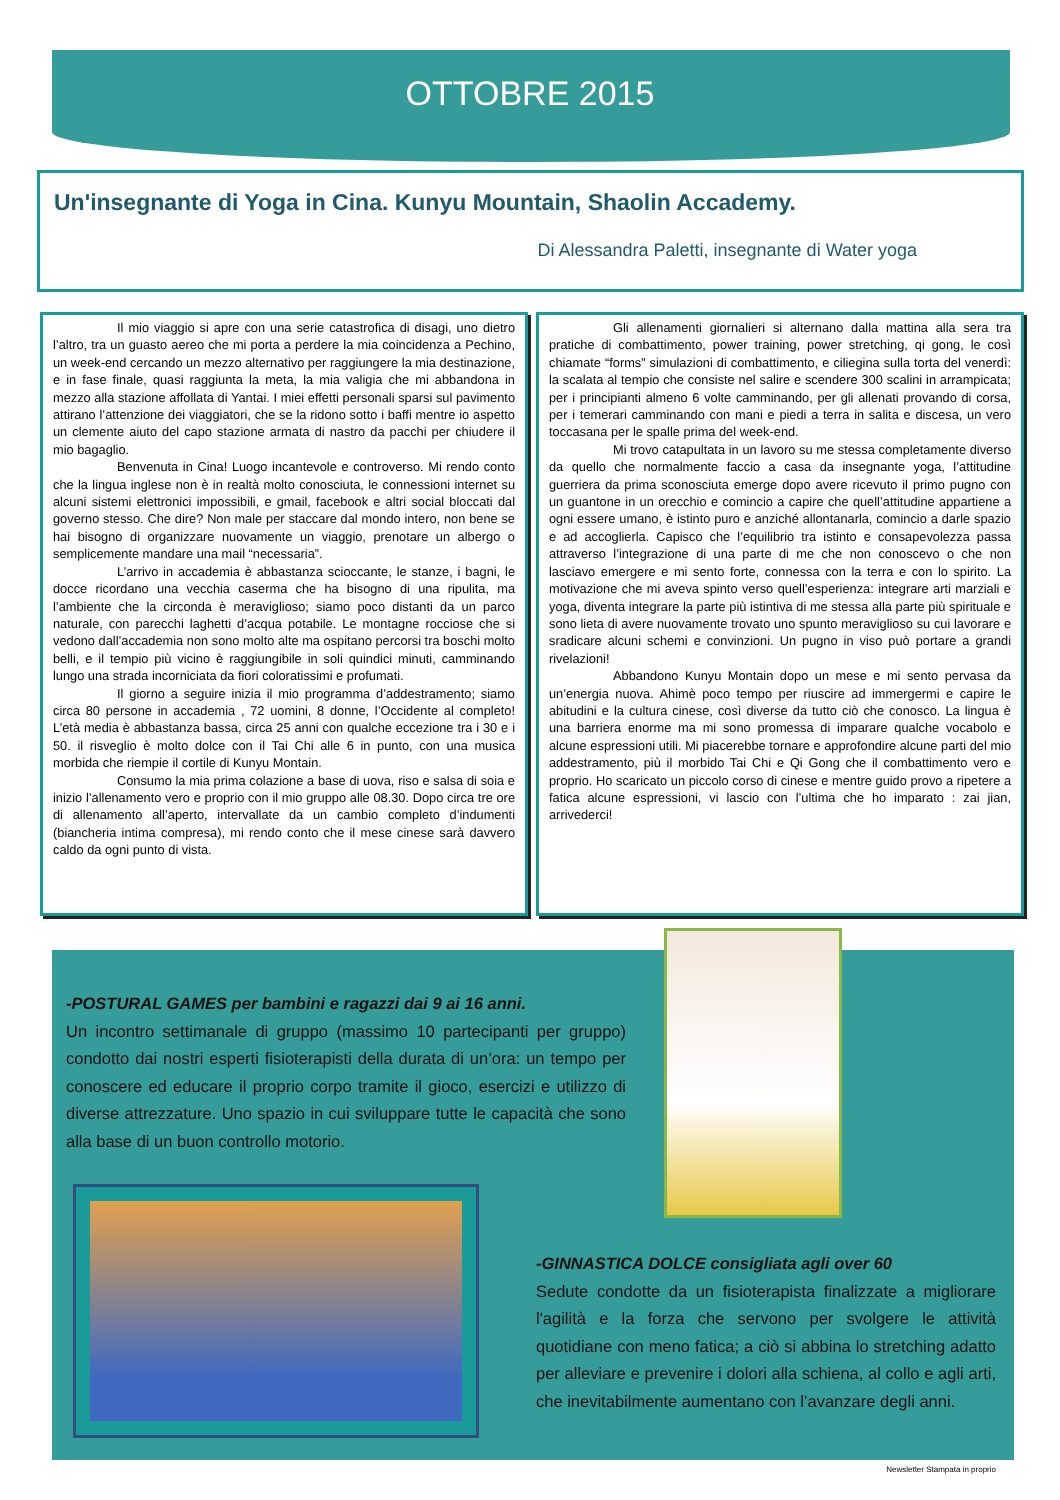OTTOBRE 2015
Un'insegnante di Yoga in Cina. Kunyu Mountain, Shaolin Accademy.
Di Alessandra Paletti, insegnante di Water yoga
Il mio viaggio si apre con una serie catastrofica di disagi, uno dietro l’altro, tra un guasto aereo che mi porta a perdere la mia coincidenza a Pechino, un week-end cercando un mezzo alternativo per raggiungere la mia destinazione, e in fase finale, quasi raggiunta la meta, la mia valigia che mi abbandona in mezzo alla stazione affollata di Yantai. I miei effetti personali sparsi sul pavimento attirano l’attenzione dei viaggiatori, che se la ridono sotto i baffi mentre io aspetto un clemente aiuto del capo stazione armata di nastro da pacchi per chiudere il mio bagaglio.
Benvenuta in Cina! Luogo incantevole e controverso. Mi rendo conto che la lingua inglese non è in realtà molto conosciuta, le connessioni internet su alcuni sistemi elettronici impossibili, e gmail, facebook e altri social bloccati dal governo stesso. Che dire? Non male per staccare dal mondo intero, non bene se hai bisogno di organizzare nuovamente un viaggio, prenotare un albergo o semplicemente mandare una mail “necessaria”.
L’arrivo in accademia è abbastanza scioccante, le stanze, i bagni, le docce ricordano una vecchia caserma che ha bisogno di una ripulita, ma l’ambiente che la circonda è meraviglioso; siamo poco distanti da un parco naturale, con parecchi laghetti d’acqua potabile. Le montagne rocciose che si vedono dall’accademia non sono molto alte ma ospitano percorsi tra boschi molto belli, e il tempio più vicino è raggiungibile in soli quindici minuti, camminando lungo una strada incorniciata da fiori coloratissimi e profumati.
Il giorno a seguire inizia il mio programma d’addestramento; siamo circa 80 persone in accademia , 72 uomini, 8 donne, l’Occidente al completo! L’età media è abbastanza bassa, circa 25 anni con qualche eccezione tra i 30 e i 50. il risveglio è molto dolce con il Tai Chi alle 6 in punto, con una musica morbida che riempie il cortile di Kunyu Montain.
Consumo la mia prima colazione a base di uova, riso e salsa di soia e inizio l’allenamento vero e proprio con il mio gruppo alle 08.30. Dopo circa tre ore di allenamento all’aperto, intervallate da un cambio completo d’indumenti (biancheria intima compresa), mi rendo conto che il mese cinese sarà davvero caldo da ogni punto di vista.
Gli allenamenti giornalieri si alternano dalla mattina alla sera tra pratiche di combattimento, power training, power stretching, qi gong, le così chiamate “forms” simulazioni di combattimento, e ciliegina sulla torta del venerdì: la scalata al tempio che consiste nel salire e scendere 300 scalini in arrampicata; per i principianti almeno 6 volte camminando, per gli allenati provando di corsa, per i temerari camminando con mani e piedi a terra in salita e discesa, un vero toccasana per le spalle prima del week-end.
Mi trovo catapultata in un lavoro su me stessa completamente diverso da quello che normalmente faccio a casa da insegnante yoga, l’attitudine guerriera da prima sconosciuta emerge dopo avere ricevuto il primo pugno con un guantone in un orecchio e comincio a capire che quell’attitudine appartiene a ogni essere umano, è istinto puro e anziché allontanarla, comincio a darle spazio e ad accoglierla. Capisco che l’equilibrio tra istinto e consapevolezza passa attraverso l’integrazione di una parte di me che non conoscevo o che non lasciavo emergere e mi sento forte, connessa con la terra e con lo spirito. La motivazione che mi aveva spinto verso quell’esperienza: integrare arti marziali e yoga, diventa integrare la parte più istintiva di me stessa alla parte più spirituale e sono lieta di avere nuovamente trovato uno spunto meraviglioso su cui lavorare e sradicare alcuni schemi e convinzioni. Un pugno in viso può portare a grandi rivelazioni!
Abbandono Kunyu Montain dopo un mese e mi sento pervasa da un’energia nuova. Ahimè poco tempo per riuscire ad immergermi e capire le abitudini e la cultura cinese, così diverse da tutto ciò che conosco. La lingua è una barriera enorme ma mi sono promessa di imparare qualche vocabolo e alcune espressioni utili. Mi piacerebbe tornare e approfondire alcune parti del mio addestramento, più il morbido Tai Chi e Qi Gong che il combattimento vero e proprio. Ho scaricato un piccolo corso di cinese e mentre guido provo a ripetere a fatica alcune espressioni, vi lascio con l’ultima che ho imparato : zai jian, arrivederci!
-POSTURAL GAMES per bambini e ragazzi dai 9 ai 16 anni.
Un incontro settimanale di gruppo (massimo 10 partecipanti per gruppo) condotto dai nostri esperti fisioterapisti della durata di un’ora: un tempo per conoscere ed educare il proprio corpo tramite il gioco, esercizi e utilizzo di diverse attrezzature. Uno spazio in cui sviluppare tutte le capacità che sono alla base di un buon controllo motorio.
-GINNASTICA DOLCE consigliata agli over 60
Sedute condotte da un fisioterapista finalizzate a migliorare l'agilità e la forza che servono per svolgere le attività quotidiane con meno fatica; a ciò si abbina lo stretching adatto per alleviare e prevenire i dolori alla schiena, al collo e agli arti, che inevitabilmente aumentano con l’avanzare degli anni.
Newsletter Stampata in proprio